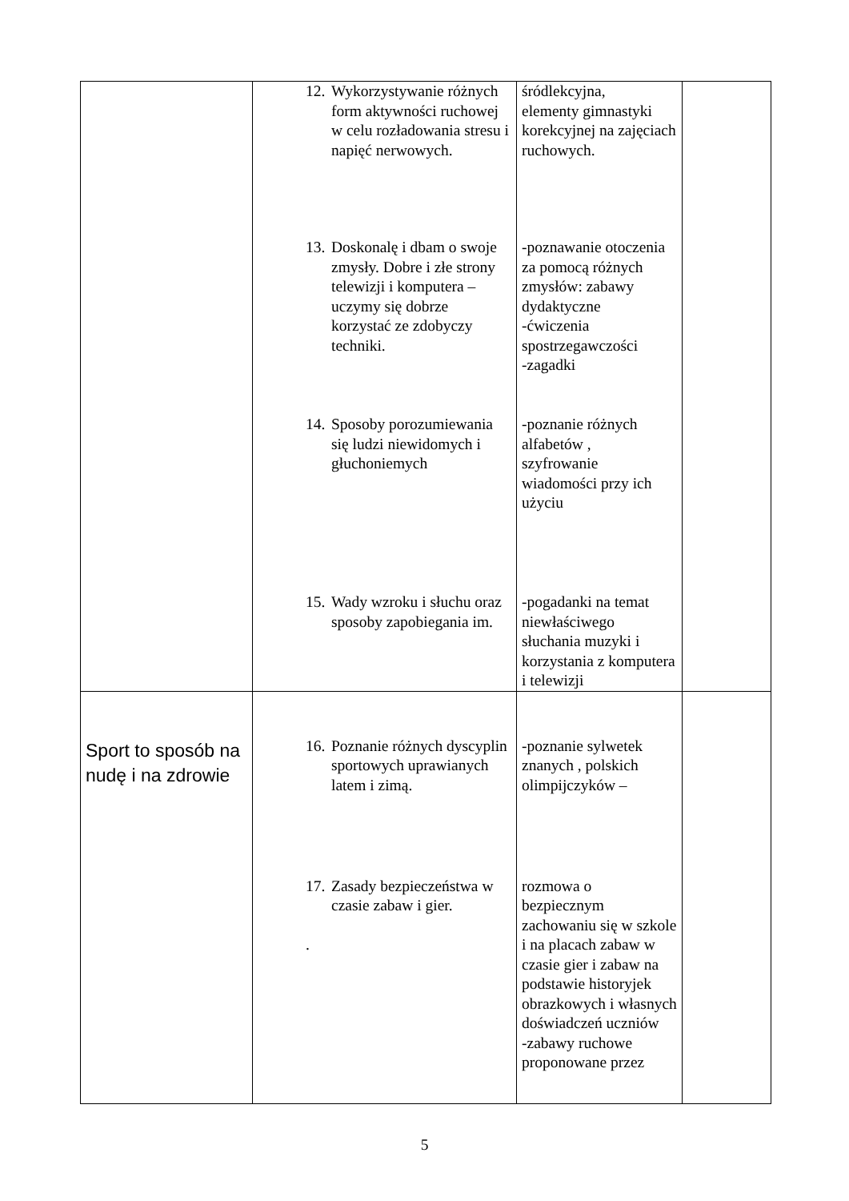| | 12. Wykorzystywanie różnych form aktywności ruchowej w celu rozładowania stresu i napięć nerwowych. 13. Doskonalę i dbam o swoje zmysły. Dobre i złe strony telewizji i komputera – uczymy się dobrze korzystać ze zdobyczy techniki. 14. Sposoby porozumiewania się ludzi niewidomych i głuchoniemych 15. Wady wzroku i słuchu oraz sposoby zapobiegania im. | śródlekcyjna, elementy gimnastyki korekcyjnej na zajęciach ruchowych. -poznawanie otoczenia za pomocą różnych zmysłów: zabawy dydaktyczne -ćwiczenia spostrzegawczości -zagadki -poznanie różnych alfabetów , szyfrowanie wiadomości przy ich użyciu -pogadanki na temat niewłaściwego słuchania muzyki i korzystania z komputera i telewizji | |
| Sport to sposób na nudę i na zdrowie | 16. Poznanie różnych dyscyplin sportowych uprawianych latem i zimą. 17. Zasady bezpieczeństwa w czasie zabaw i gier. . | -poznanie sylwetek znanych , polskich olimpijczyków – rozmowa o bezpiecznym zachowaniu się w szkole i na placach zabaw w czasie gier i zabaw na podstawie historyjek obrazkowych i własnych doświadczeń uczniów -zabawy ruchowe proponowane przez | |
5